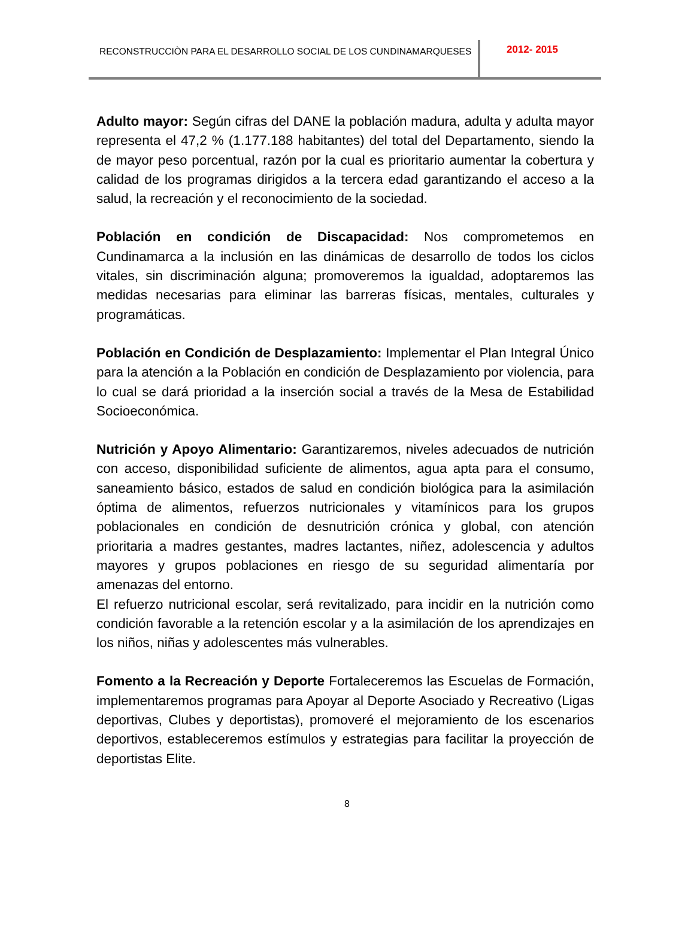RECONSTRUCCIÒN PARA EL DESARROLLO SOCIAL DE LOS CUNDINAMARQUESES
2012- 2015
Adulto mayor: Según cifras del DANE la población madura, adulta y adulta mayor representa el 47,2 % (1.177.188 habitantes) del total del Departamento, siendo la de mayor peso porcentual, razón por la cual es prioritario aumentar la cobertura y calidad de los programas dirigidos a la tercera edad garantizando el acceso a la salud, la recreación y el reconocimiento de la sociedad.
Población en condición de Discapacidad: Nos comprometemos en Cundinamarca a la inclusión en las dinámicas de desarrollo de todos los ciclos vitales, sin discriminación alguna; promoveremos la igualdad, adoptaremos las medidas necesarias para eliminar las barreras físicas, mentales, culturales y programáticas.
Población en Condición de Desplazamiento: Implementar el Plan Integral Único para la atención a la Población en condición de Desplazamiento por violencia, para lo cual se dará prioridad a la inserción social a través de la Mesa de Estabilidad Socioeconómica.
Nutrición y Apoyo Alimentario: Garantizaremos, niveles adecuados de nutrición con acceso, disponibilidad suficiente de alimentos, agua apta para el consumo, saneamiento básico, estados de salud en condición biológica para la asimilación óptima de alimentos, refuerzos nutricionales y vitamínicos para los grupos poblacionales en condición de desnutrición crónica y global, con atención prioritaria a madres gestantes, madres lactantes, niñez, adolescencia y adultos mayores y grupos poblaciones en riesgo de su seguridad alimentaría por amenazas del entorno.
El refuerzo nutricional escolar, será revitalizado, para incidir en la nutrición como condición favorable a la retención escolar y a la asimilación de los aprendizajes en los niños, niñas y adolescentes más vulnerables.
Fomento a la Recreación y Deporte Fortaleceremos las Escuelas de Formación, implementaremos programas para Apoyar al Deporte Asociado y Recreativo (Ligas deportivas, Clubes y deportistas), promoveré el mejoramiento de los escenarios deportivos, estableceremos estímulos y estrategias para facilitar la proyección de deportistas Elite.
8